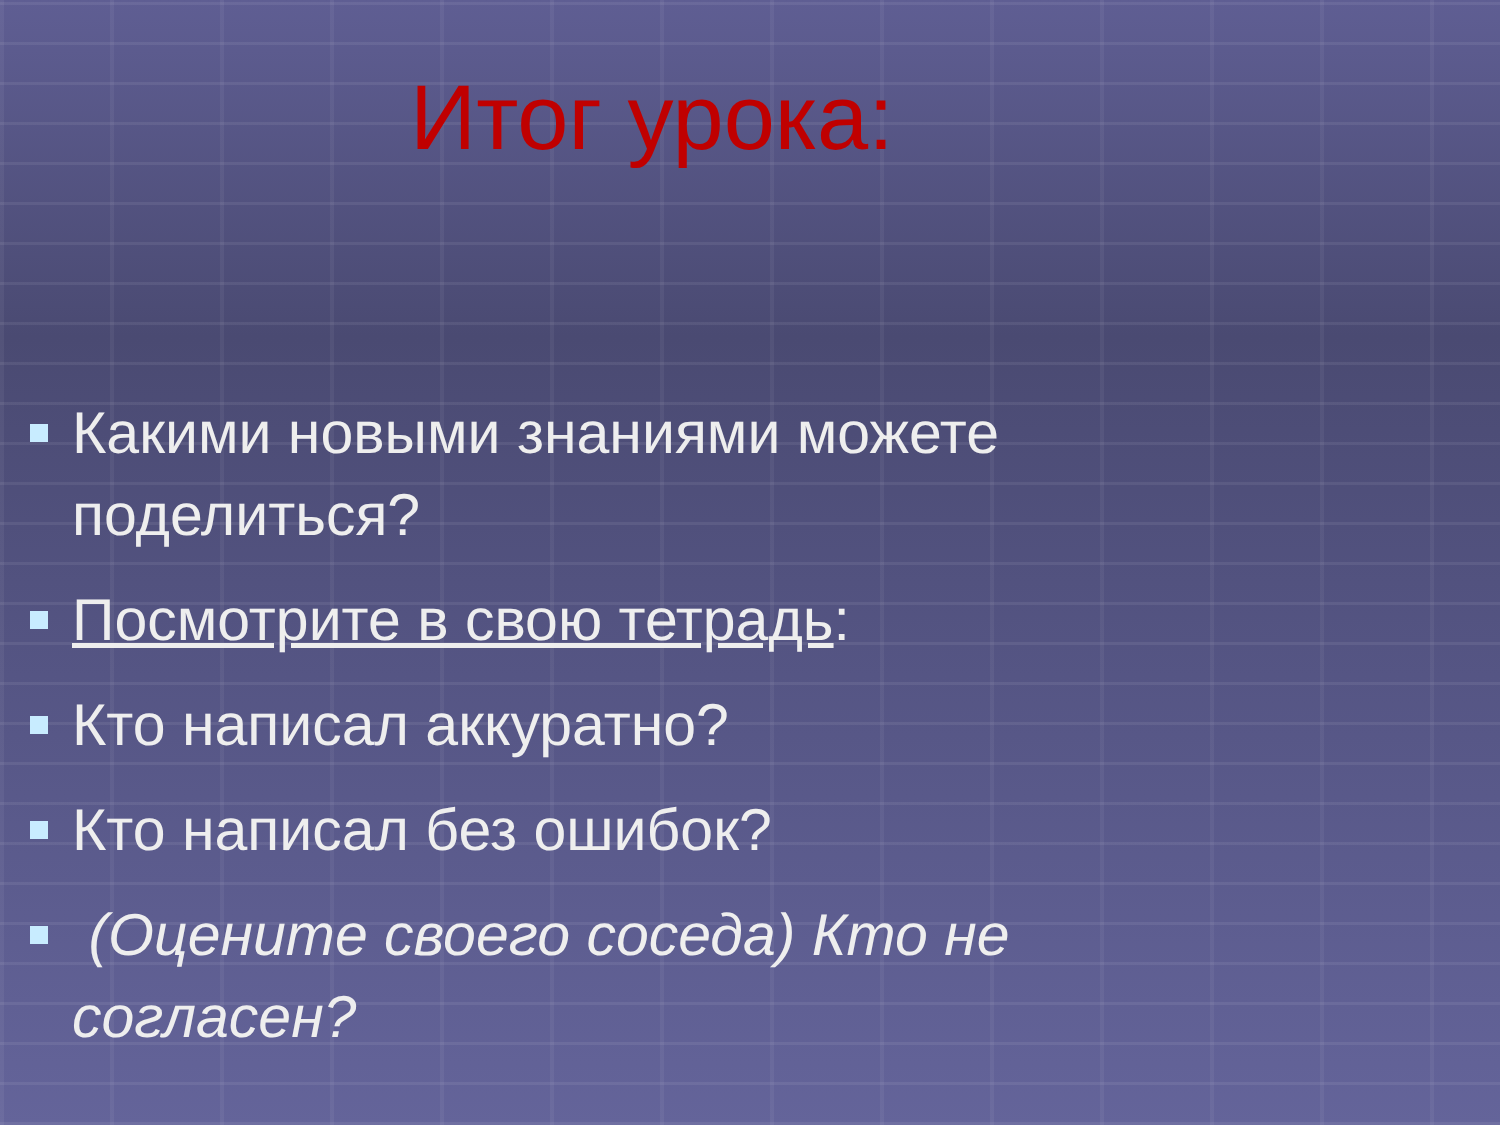Итог урока:
Какими новыми знаниями можете поделиться?
Посмотрите в свою тетрадь:
Кто написал аккуратно?
Кто написал без ошибок?
(Оцените своего соседа) Кто не согласен?